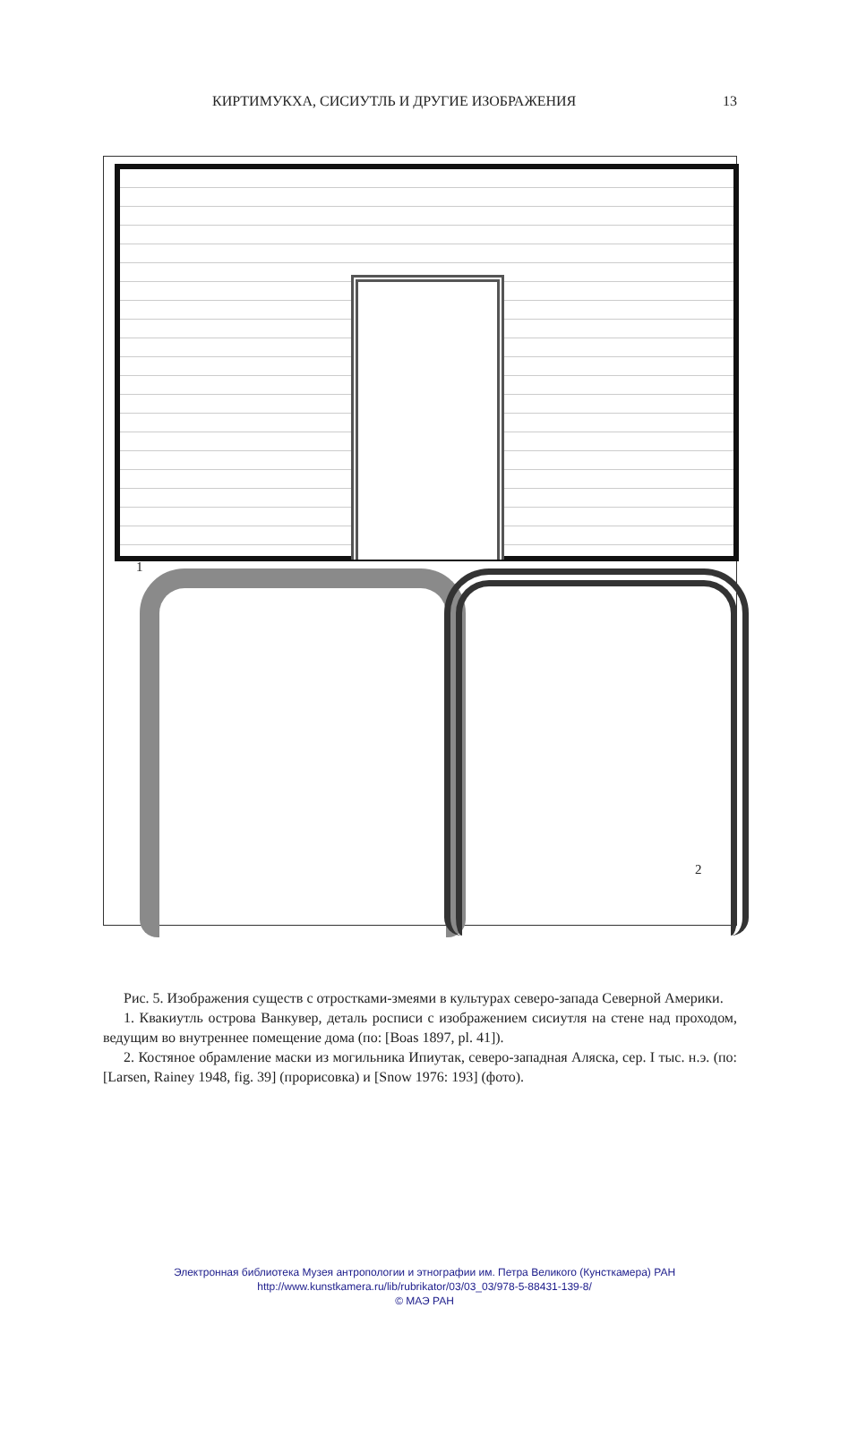КИРТИМУКХА, СИСИУТЛЬ И ДРУГИЕ ИЗОБРАЖЕНИЯ 13
1
2
Рис. 5. Изображения существ с отростками-змеями в культурах северо-запада Северной Америки.
1. Квакиутль острова Ванкувер, деталь росписи с изображением сисиутля на стене над проходом, ведущим во внутреннее помещение дома (по: [Boas 1897, pl. 41]).
2. Костяное обрамление маски из могильника Ипиутак, северо-западная Аляска, сер. I тыс. н.э. (по: [Larsen, Rainey 1948, fig. 39] (прорисовка) и [Snow 1976: 193] (фото).
Электронная библиотека Музея антропологии и этнографии им. Петра Великого (Кунсткамера) РАН
http://www.kunstkamera.ru/lib/rubrikator/03/03_03/978-5-88431-139-8/
© МАЭ РАН